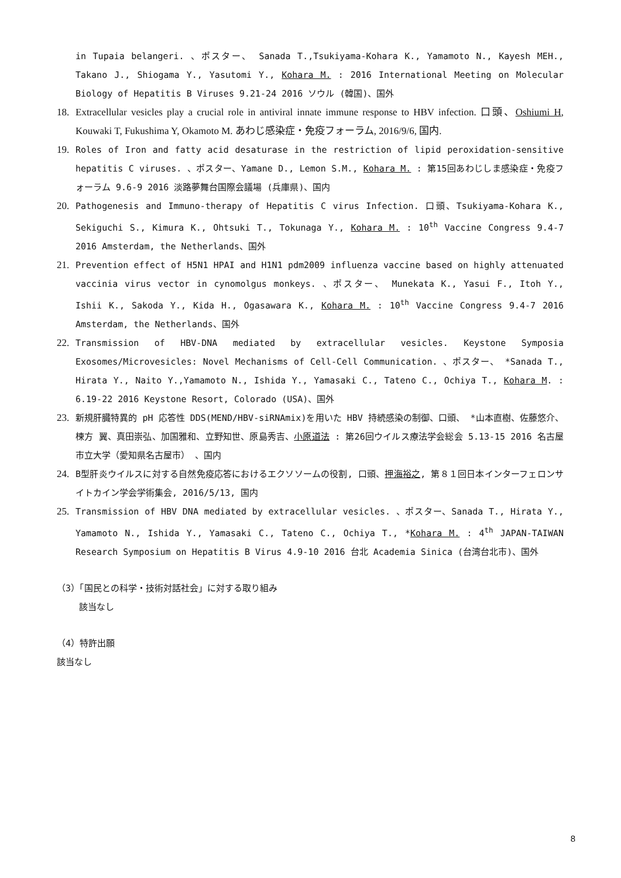in Tupaia belangeri. 、ポスター、 Sanada T.,Tsukiyama-Kohara K., Yamamoto N., Kayesh MEH., Takano J., Shiogama Y., Yasutomi Y., Kohara M. : 2016 International Meeting on Molecular Biology of Hepatitis B Viruses 9.21-24 2016 ソウル (韓国)、国外
18. Extracellular vesicles play a crucial role in antiviral innate immune response to HBV infection. 口頭、Oshiumi H, Kouwaki T, Fukushima Y, Okamoto M. あわじ感染症・免疫フォーラム, 2016/9/6, 国内.
19. Roles of Iron and fatty acid desaturase in the restriction of lipid peroxidation-sensitive hepatitis C viruses. 、ポスター、Yamane D., Lemon S.M., Kohara M. : 第15回あわじしま感染症・免疫フォーラム 9.6-9 2016 淡路夢舞台国際会議場 (兵庫県)、国内
20. Pathogenesis and Immuno-therapy of Hepatitis C virus Infection. 口頭、Tsukiyama-Kohara K., Sekiguchi S., Kimura K., Ohtsuki T., Tokunaga Y., Kohara M. : 10<sup>th</sup> Vaccine Congress 9.4-7 2016 Amsterdam, the Netherlands、国外
21. Prevention effect of H5N1 HPAI and H1N1 pdm2009 influenza vaccine based on highly attenuated vaccinia virus vector in cynomolgus monkeys. 、ポスター、 Munekata K., Yasui F., Itoh Y., Ishii K., Sakoda Y., Kida H., Ogasawara K., Kohara M. : 10<sup>th</sup> Vaccine Congress 9.4-7 2016 Amsterdam, the Netherlands、国外
22. Transmission of HBV-DNA mediated by extracellular vesicles. Keystone Symposia Exosomes/Microvesicles: Novel Mechanisms of Cell-Cell Communication. 、ポスター、 *Sanada T., Hirata Y., Naito Y.,Yamamoto N., Ishida Y., Yamasaki C., Tateno C., Ochiya T., Kohara M. : 6.19-22 2016 Keystone Resort, Colorado (USA)、国外
23. 新規肝臓特異的 pH 応答性 DDS(MEND/HBV-siRNAmix)を用いた HBV 持続感染の制御、口頭、 *山本直樹、佐藤悠介、楝方 翼、真田崇弘、加国雅和、立野知世、原島秀吉、小原道法 : 第26回ウイルス療法学会総会 5.13-15 2016 名古屋市立大学（愛知県名古屋市） 、国内
24. B型肝炎ウイルスに対する自然免疫応答におけるエクソソームの役割, 口頭、押海裕之, 第８１回日本インターフェロンサイトカイン学会学術集会, 2016/5/13, 国内
25. Transmission of HBV DNA mediated by extracellular vesicles. 、ポスター、Sanada T., Hirata Y., Yamamoto N., Ishida Y., Yamasaki C., Tateno C., Ochiya T., *Kohara M. : 4<sup>th</sup> JAPAN-TAIWAN Research Symposium on Hepatitis B Virus 4.9-10 2016 台北 Academia Sinica (台湾台北市)、国外
（3）「国民との科学・技術対話社会」に対する取り組み
該当なし
（4）特許出願
該当なし
8